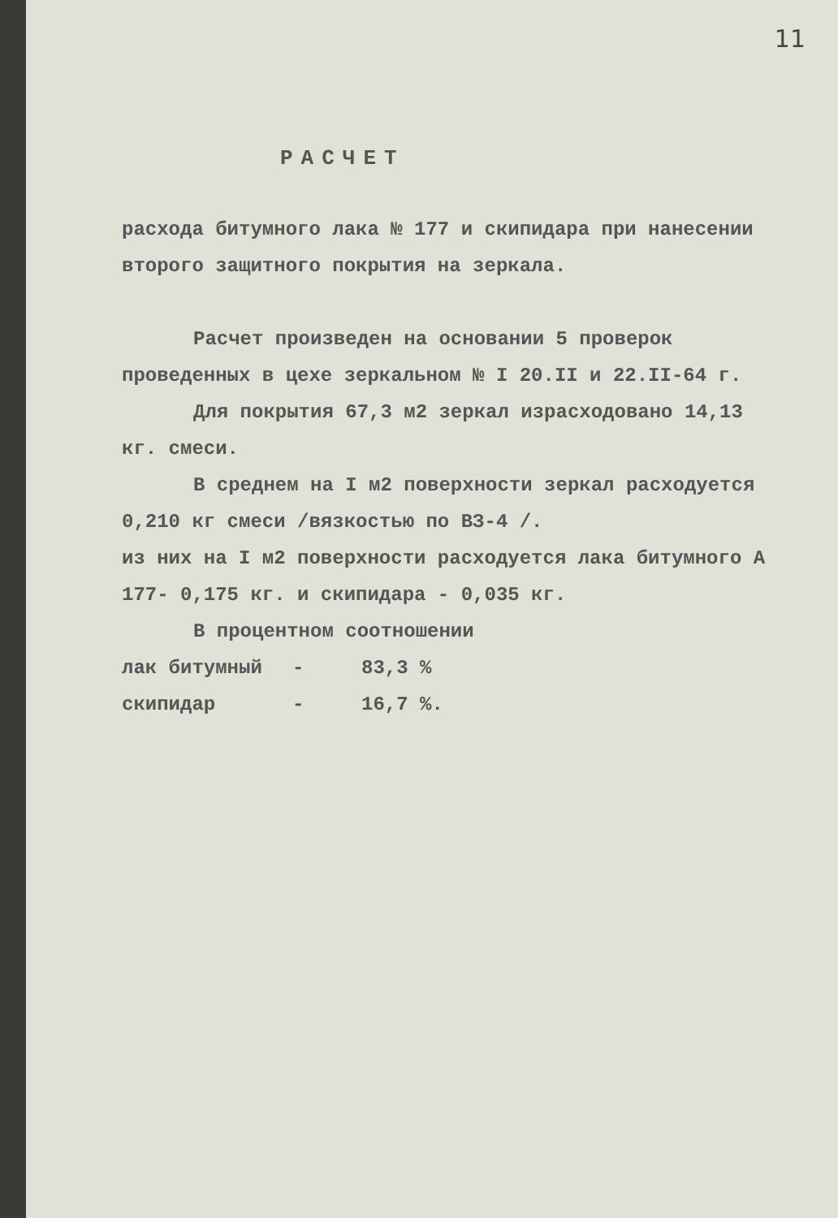11
РАСЧЕТ
расхода битумного лака № 177 и скипидара при нанесении второго защитного покрытия на зеркала.
Расчет произведен на основании 5 проверок проведенных в цехе зеркальном № I 20.II и 22.II-64 г.
Для покрытия 67,3 м2 зеркал израсходовано 14,13 кг. смеси.
В среднем на I м2 поверхности зеркал расходуется 0,210 кг смеси /вязкостью по ВЗ-4 /.
из них на I м2 поверхности расходуется лака битумного А 177- 0,175 кг. и скипидара - 0,035 кг.
В процентном соотношении
лак битумный - 83,3 %
скипидар - 16,7 %.